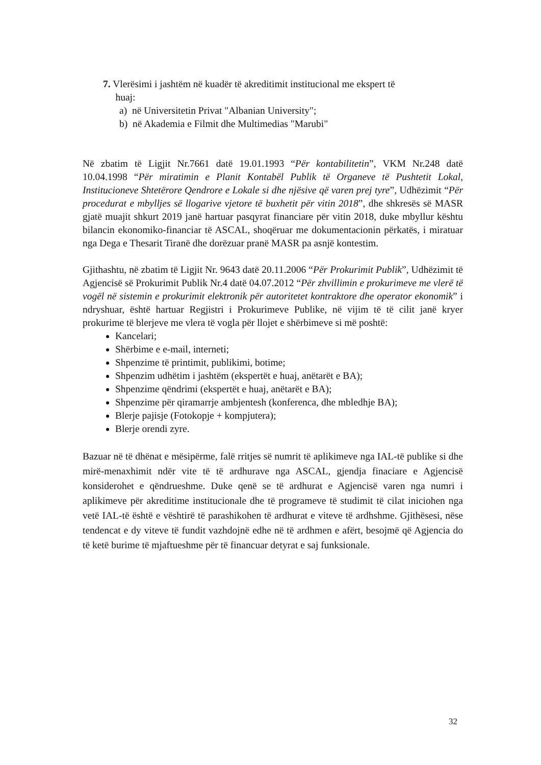7. Vlerësimi i jashtëm në kuadër të akreditimit institucional me ekspert të
huaj:
a) në Universitetin Privat "Albanian University";
b) në Akademia e Filmit dhe Multimedias "Marubi"
Në zbatim të Ligjit Nr.7661 datë 19.01.1993 “Për kontabilitetin”, VKM Nr.248 datë 10.04.1998 “Për miratimin e Planit Kontabël Publik të Organeve të Pushtetit Lokal, Institucioneve Shtetërore Qendrore e Lokale si dhe njësive që varen prej tyre”, Udhëzimit “Për procedurat e mbylljes së llogarive vjetore të buxhetit për vitin 2018”, dhe shkresës së MASR gjatë muajit shkurt 2019 janë hartuar pasqyrat financiare për vitin 2018, duke mbyllur kështu bilancin ekonomiko-financiar të ASCAL, shoqëruar me dokumentacionin përkatës, i miratuar nga Dega e Thesarit Tiranë dhe dorëzuar pranë MASR pa asnjë kontestim.
Gjithashtu, në zbatim të Ligjit Nr. 9643 datë 20.11.2006 “Për Prokurimit Publik”, Udhëzimit të Agjencisë së Prokurimit Publik Nr.4 datë 04.07.2012 “Për zhvillimin e prokurimeve me vlerë të vogël në sistemin e prokurimit elektronik për autoritetet kontraktore dhe operator ekonomik” i ndryshuar, është hartuar Regjistri i Prokurimeve Publike, në vijim të të cilit janë kryer prokurime të blerjeve me vlera të vogla për llojet e shërbimeve si më poshtë:
Kancelari;
Shërbime e e-mail, interneti;
Shpenzime të printimit, publikimi, botime;
Shpenzim udhëtim i jashtëm (ekspertët e huaj, anëtarët e BA);
Shpenzime qëndrimi (ekspertët e huaj, anëtarët e BA);
Shpenzime për qiramarrje ambjentesh (konferenca, dhe mbledhje BA);
Blerje pajisje (Fotokopje + kompjutera);
Blerje orendi zyre.
Bazuar në të dhënat e mësipërme, falë rritjes së numrit të aplikimeve nga IAL-të publike si dhe mirë-menaxhimit ndër vite të të ardhurave nga ASCAL, gjendja finaciare e Agjencisë konsiderohet e qëndrueshme. Duke qenë se të ardhurat e Agjencisë varen nga numri i aplikimeve për akreditime institucionale dhe të programeve të studimit të cilat iniciohen nga vetë IAL-të është e vështirë të parashikohen të ardhurat e viteve të ardhshme. Gjithësesi, nëse tendencat e dy viteve të fundit vazhdojnë edhe në të ardhmen e afërt, besojmë që Agjencia do të ketë burime të mjaftueshme për të financuar detyrat e saj funksionale.
32